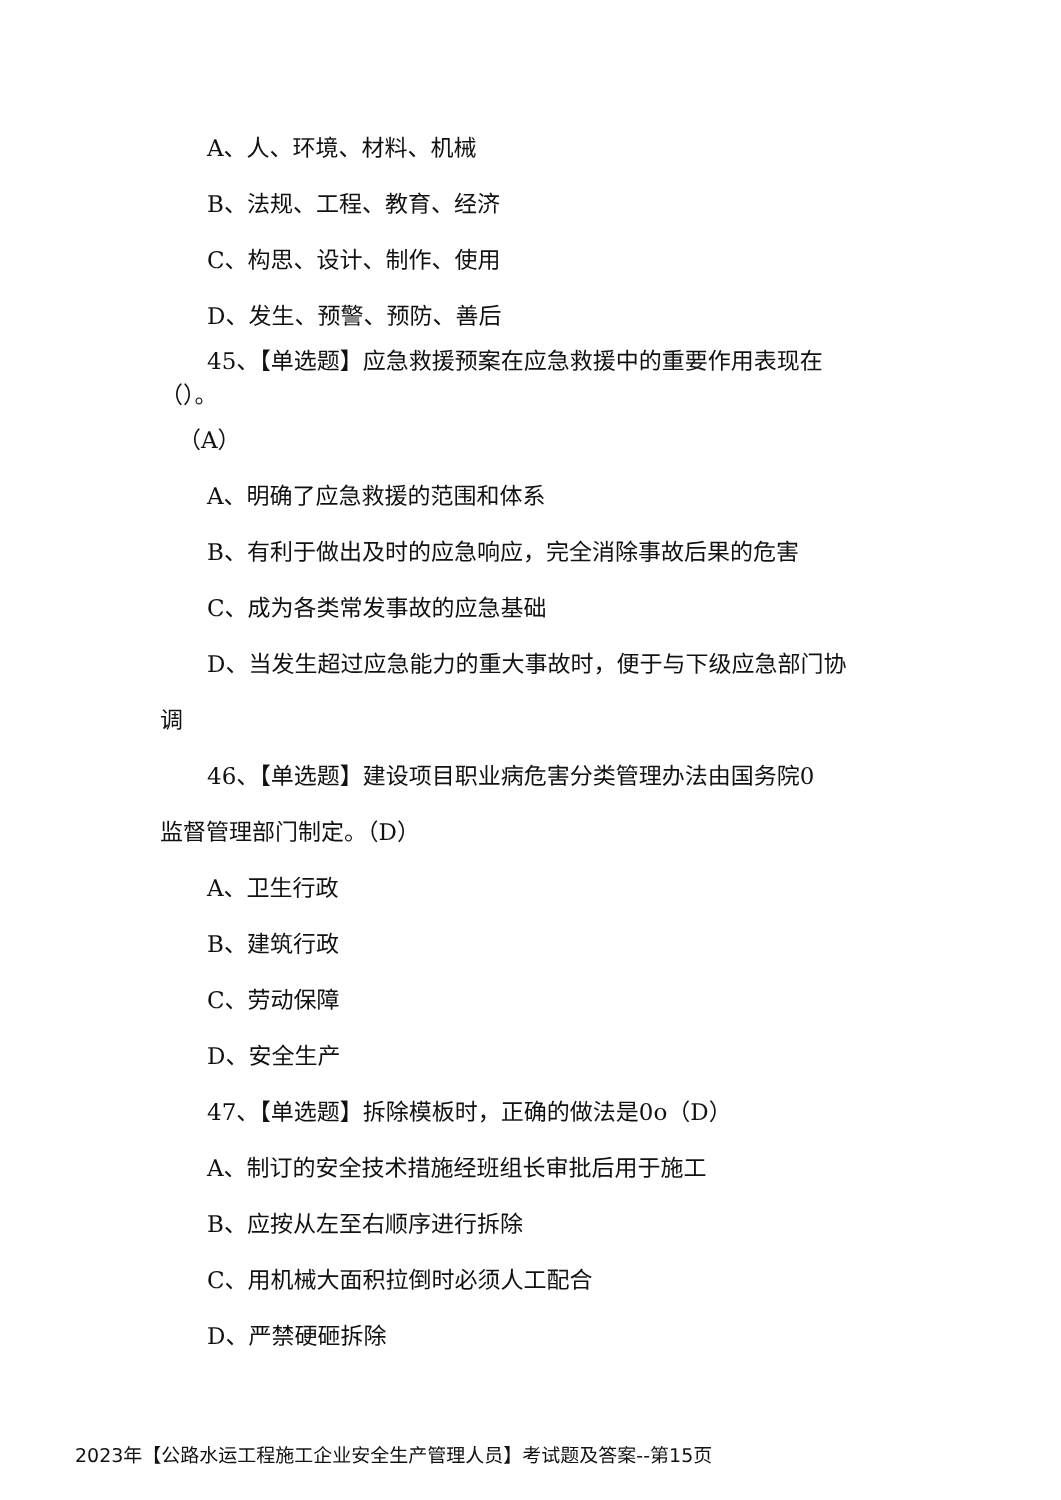A、人、环境、材料、机械
B、法规、工程、教育、经济
C、构思、设计、制作、使用
D、发生、预警、预防、善后
45、【单选题】应急救援预案在应急救援中的重要作用表现在
（）。
（A）
A、明确了应急救援的范围和体系
B、有利于做出及时的应急响应，完全消除事故后果的危害
C、成为各类常发事故的应急基础
D、当发生超过应急能力的重大事故时，便于与下级应急部门协
调
46、【单选题】建设项目职业病危害分类管理办法由国务院0
监督管理部门制定。（D）
A、卫生行政
B、建筑行政
C、劳动保障
D、安全生产
47、【单选题】拆除模板时，正确的做法是0o（D）
A、制订的安全技术措施经班组长审批后用于施工
B、应按从左至右顺序进行拆除
C、用机械大面积拉倒时必须人工配合
D、严禁硬砸拆除
2023年【公路水运工程施工企业安全生产管理人员】考试题及答案--第15页